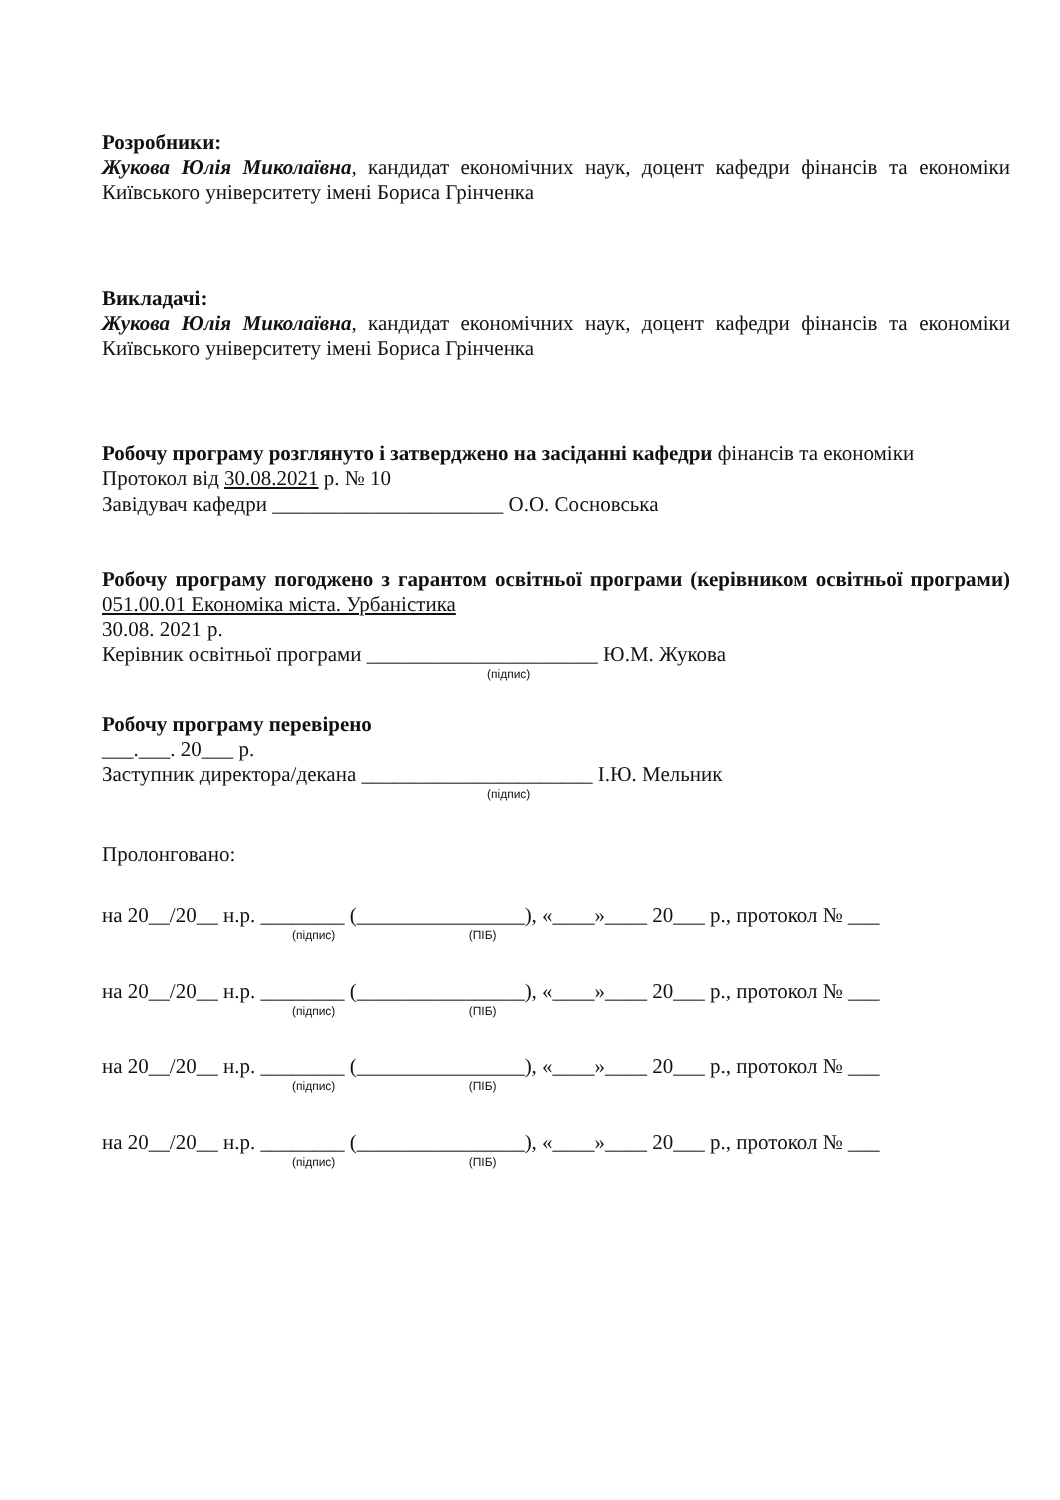Розробники:
Жукова Юлія Миколаївна, кандидат економічних наук, доцент кафедри фінансів та економіки Київського університету імені Бориса Грінченка
Викладачі:
Жукова Юлія Миколаївна, кандидат економічних наук, доцент кафедри фінансів та економіки Київського університету імені Бориса Грінченка
Робочу програму розглянуто і затверджено на засіданні кафедри фінансів та економіки
Протокол від 30.08.2021 р. № 10
Завідувач кафедри ______________________ О.О. Сосновська
Робочу програму погоджено з гарантом освітньої програми (керівником освітньої програми) 051.00.01 Економіка міста. Урбаністика
30.08. 2021 р.
Керівник освітньої програми ______________________ Ю.М. Жукова
(підпис)
Робочу програму перевірено
___.___. 20___ р.
Заступник директора/декана ______________________ І.Ю. Мельник
(підпис)
Пролонговано:
на 20__/20__ н.р. ________ (________________), «____»____ 20___ р., протокол № ___
(підпис) (ПІБ)
на 20__/20__ н.р. ________ (________________), «____»____ 20___ р., протокол № ___
(підпис) (ПІБ)
на 20__/20__ н.р. ________ (________________), «____»____ 20___ р., протокол № ___
(підпис) (ПІБ)
на 20__/20__ н.р. ________ (________________), «____»____ 20___ р., протокол № ___
(підпис) (ПІБ)